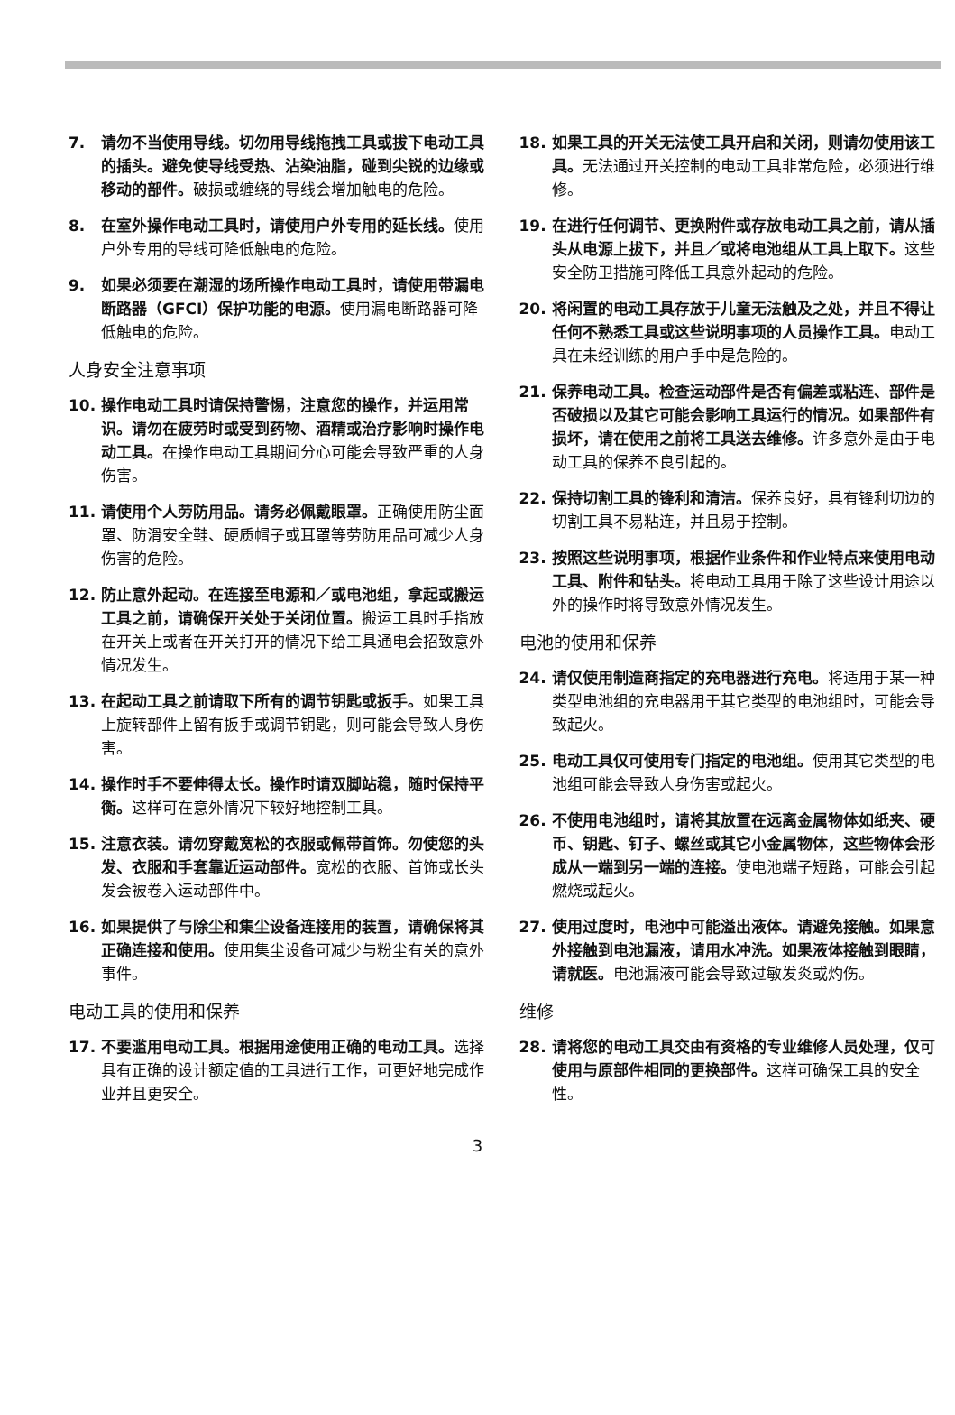7. 请勿不当使用导线。切勿用导线拖拽工具或拔下电动工具的插头。避免使导线受热、沾染油脂，碰到尖锐的边缘或移动的部件。破损或缠绕的导线会增加触电的危险。
8. 在室外操作电动工具时，请使用户外专用的延长线。使用户外专用的导线可降低触电的危险。
9. 如果必须要在潮湿的场所操作电动工具时，请使用带漏电断路器（GFCI）保护功能的电源。使用漏电断路器可降低触电的危险。
人身安全注意事项
10. 操作电动工具时请保持警惕，注意您的操作，并运用常识。请勿在疲劳时或受到药物、酒精或治疗影响时操作电动工具。在操作电动工具期间分心可能会导致严重的人身伤害。
11. 请使用个人劳防用品。请务必佩戴眼罩。正确使用防尘面罩、防滑安全鞋、硬质帽子或耳罩等劳防用品可减少人身伤害的危险。
12. 防止意外起动。在连接至电源和／或电池组，拿起或搬运工具之前，请确保开关处于关闭位置。搬运工具时手指放在开关上或者在开关打开的情况下给工具通电会招致意外情况发生。
13. 在起动工具之前请取下所有的调节钥匙或扳手。如果工具上旋转部件上留有扳手或调节钥匙，则可能会导致人身伤害。
14. 操作时手不要伸得太长。操作时请双脚站稳，随时保持平衡。这样可在意外情况下较好地控制工具。
15. 注意衣装。请勿穿戴宽松的衣服或佩带首饰。勿使您的头发、衣服和手套靠近运动部件。宽松的衣服、首饰或长头发会被卷入运动部件中。
16. 如果提供了与除尘和集尘设备连接用的装置，请确保将其正确连接和使用。使用集尘设备可减少与粉尘有关的意外事件。
电动工具的使用和保养
17. 不要滥用电动工具。根据用途使用正确的电动工具。选择具有正确的设计额定值的工具进行工作，可更好地完成作业并且更安全。
18. 如果工具的开关无法使工具开启和关闭，则请勿使用该工具。无法通过开关控制的电动工具非常危险，必须进行维修。
19. 在进行任何调节、更换附件或存放电动工具之前，请从插头从电源上拔下，并且／或将电池组从工具上取下。这些安全防卫措施可降低工具意外起动的危险。
20. 将闲置的电动工具存放于儿童无法触及之处，并且不得让任何不熟悉工具或这些说明事项的人员操作工具。电动工具在未经训练的用户手中是危险的。
21. 保养电动工具。检查运动部件是否有偏差或粘连、部件是否破损以及其它可能会影响工具运行的情况。如果部件有损坏，请在使用之前将工具送去维修。许多意外是由于电动工具的保养不良引起的。
22. 保持切割工具的锋利和清洁。保养良好，具有锋利切边的切割工具不易粘连，并且易于控制。
23. 按照这些说明事项，根据作业条件和作业特点来使用电动工具、附件和钻头。将电动工具用于除了这些设计用途以外的操作时将导致意外情况发生。
电池的使用和保养
24. 请仅使用制造商指定的充电器进行充电。将适用于某一种类型电池组的充电器用于其它类型的电池组时，可能会导致起火。
25. 电动工具仅可使用专门指定的电池组。使用其它类型的电池组可能会导致人身伤害或起火。
26. 不使用电池组时，请将其放置在远离金属物体如纸夹、硬币、钥匙、钉子、螺丝或其它小金属物体，这些物体会形成从一端到另一端的连接。使电池端子短路，可能会引起燃烧或起火。
27. 使用过度时，电池中可能溢出液体。请避免接触。如果意外接触到电池漏液，请用水冲洗。如果液体接触到眼睛，请就医。电池漏液可能会导致过敏发炎或灼伤。
维修
28. 请将您的电动工具交由有资格的专业维修人员处理，仅可使用与原部件相同的更换部件。这样可确保工具的安全性。
3